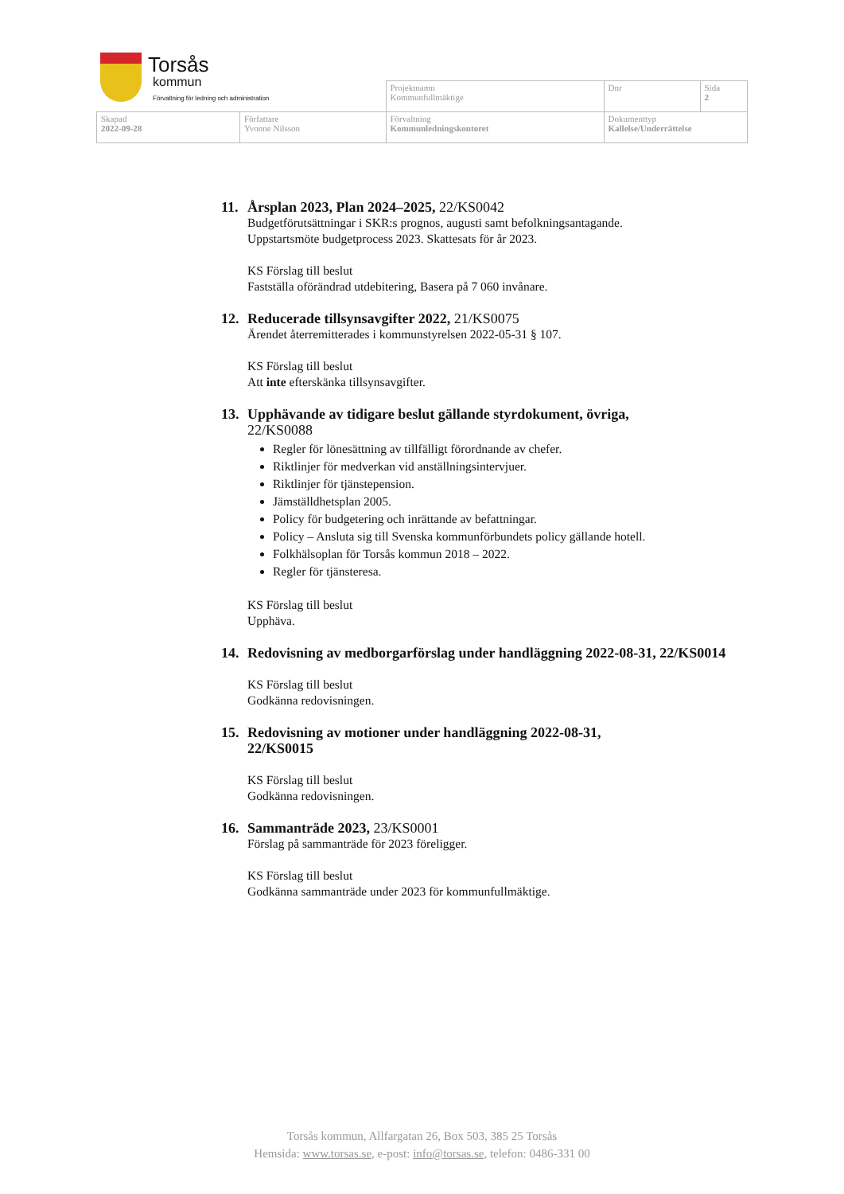Torsås
kommun
Förvaltning för ledning och administration
| | | Projektnamn Kommunfullmäktige | Dnr | Sida 2 |
| Skapad 2022-09-28 | Författare Yvonne Nilsson | Förvaltning Kommunledningskontoret | Dokumenttyp Kallelse/Underrättelse | |
11. Årsplan 2023, Plan 2024–2025, 22/KS0042
Budgetförutsättningar i SKR:s prognos, augusti samt befolkningsantagande.
Uppstartsmöte budgetprocess 2023. Skattesats för år 2023.
KS Förslag till beslut
Fastställa oförändrad utdebitering, Basera på 7 060 invånare.
12. Reducerade tillsynsavgifter 2022, 21/KS0075
Ärendet återremitterades i kommunstyrelsen 2022-05-31 § 107.
KS Förslag till beslut
Att inte efterskänka tillsynsavgifter.
13. Upphävande av tidigare beslut gällande styrdokument, övriga,
22/KS0088
Regler för lönesättning av tillfälligt förordnande av chefer.
Riktlinjer för medverkan vid anställningsintervjuer.
Riktlinjer för tjänstepension.
Jämställdhetsplan 2005.
Policy för budgetering och inrättande av befattningar.
Policy – Ansluta sig till Svenska kommunförbundets policy gällande hotell.
Folkhälsoplan för Torsås kommun 2018 – 2022.
Regler för tjänsteresa.
KS Förslag till beslut
Upphäva.
14. Redovisning av medborgarförslag under handläggning 2022-08-31, 22/KS0014
KS Förslag till beslut
Godkänna redovisningen.
15. Redovisning av motioner under handläggning 2022-08-31,
22/KS0015
KS Förslag till beslut
Godkänna redovisningen.
16. Sammanträde 2023, 23/KS0001
Förslag på sammanträde för 2023 föreligger.
KS Förslag till beslut
Godkänna sammanträde under 2023 för kommunfullmäktige.
Torsås kommun, Allfargatan 26, Box 503, 385 25 Torsås
Hemsida: www.torsas.se, e-post: info@torsas.se, telefon: 0486-331 00